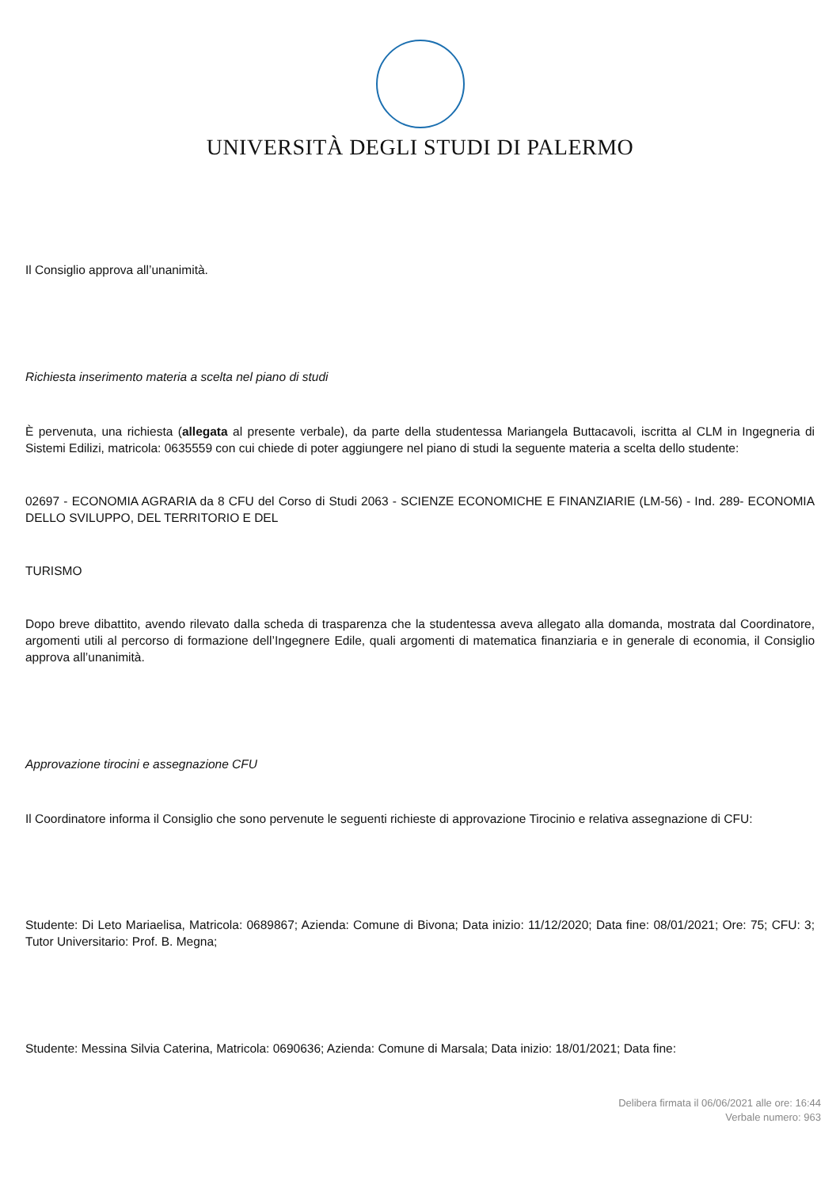UNIVERSITÀ DEGLI STUDI DI PALERMO
Il Consiglio approva all’unanimità.
Richiesta inserimento materia a scelta nel piano di studi
È pervenuta, una richiesta (allegata al presente verbale), da parte della studentessa Mariangela Buttacavoli, iscritta al CLM in Ingegneria di Sistemi Edilizi, matricola: 0635559 con cui chiede di poter aggiungere nel piano di studi la seguente materia a scelta dello studente:
02697 - ECONOMIA AGRARIA da 8 CFU del Corso di Studi 2063 - SCIENZE ECONOMICHE E FINANZIARIE (LM-56) - Ind. 289- ECONOMIA DELLO SVILUPPO, DEL TERRITORIO E DEL
TURISMO
Dopo breve dibattito, avendo rilevato dalla scheda di trasparenza che la studentessa aveva allegato alla domanda, mostrata dal Coordinatore, argomenti utili al percorso di formazione dell’Ingegnere Edile, quali argomenti di matematica finanziaria e in generale di economia, il Consiglio approva all’unanimità.
Approvazione tirocini e assegnazione CFU
Il Coordinatore informa il Consiglio che sono pervenute le seguenti richieste di approvazione Tirocinio e relativa assegnazione di CFU:
Studente: Di Leto Mariaelisa, Matricola: 0689867; Azienda: Comune di Bivona; Data inizio: 11/12/2020; Data fine: 08/01/2021; Ore: 75; CFU: 3; Tutor Universitario: Prof. B. Megna;
Studente: Messina Silvia Caterina, Matricola: 0690636; Azienda: Comune di Marsala; Data inizio: 18/01/2021; Data fine:
Delibera firmata il 06/06/2021 alle ore: 16:44
Verbale numero: 963